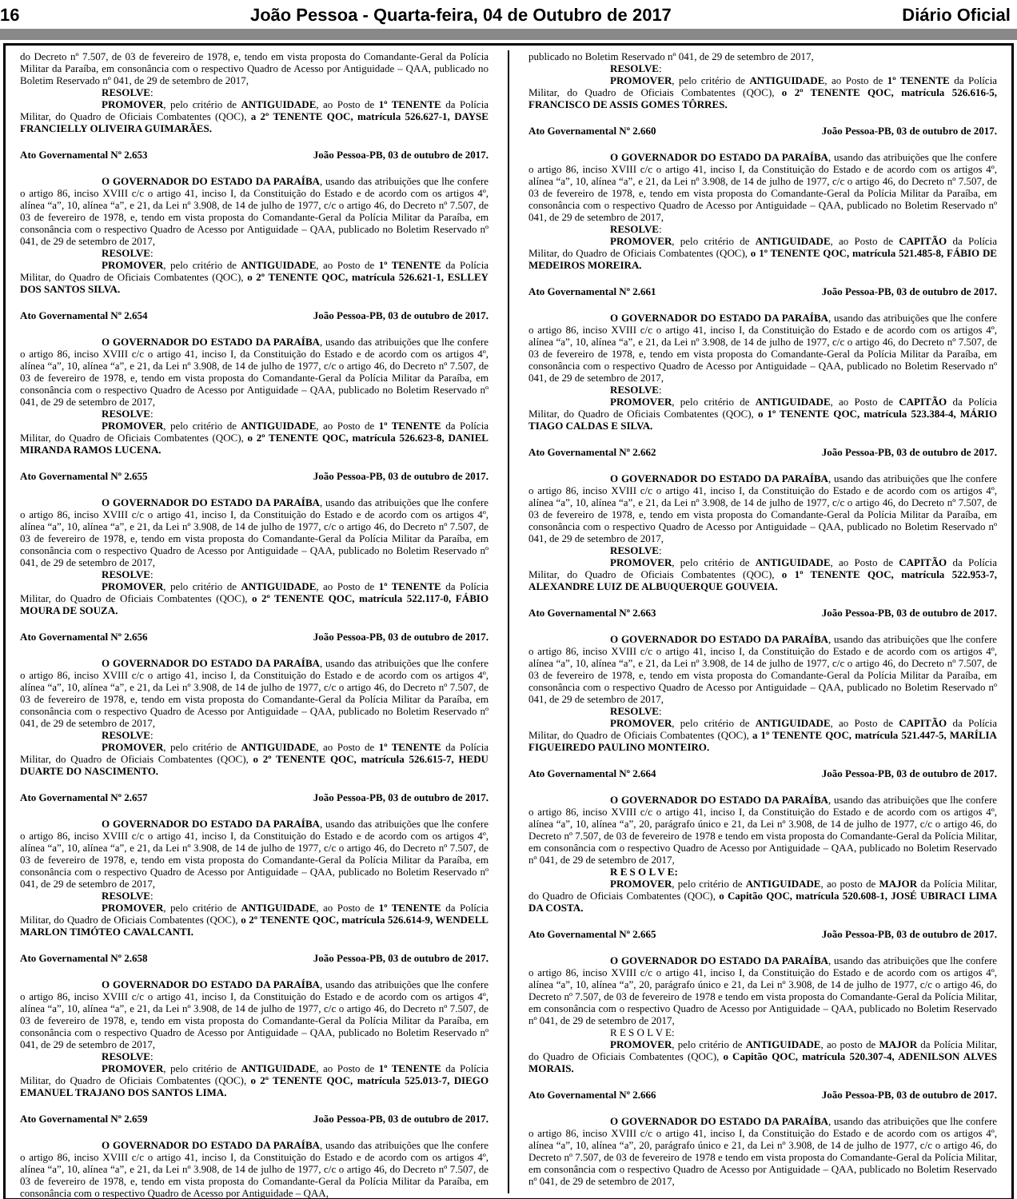16 João Pessoa - Quarta-feira, 04 de Outubro de 2017 Diário Oficial
do Decreto nº 7.507, de 03 de fevereiro de 1978, e, tendo em vista proposta do Comandante-Geral da Polícia Militar da Paraíba, em consonância com o respectivo Quadro de Acesso por Antiguidade – QAA, publicado no Boletim Reservado nº 041, de 29 de setembro de 2017,
RESOLVE:
PROMOVER, pelo critério de ANTIGUIDADE, ao Posto de 1º TENENTE da Polícia Militar, do Quadro de Oficiais Combatentes (QOC), a 2º TENENTE QOC, matrícula 526.627-1, DAYSE FRANCIELLY OLIVEIRA GUIMARÃES.
Ato Governamental Nº 2.653 João Pessoa-PB, 03 de outubro de 2017.
O GOVERNADOR DO ESTADO DA PARAÍBA, usando das atribuições que lhe confere o artigo 86, inciso XVIII c/c o artigo 41, inciso I, da Constituição do Estado e de acordo com os artigos 4º, alínea “a”, 10, alínea “a”, e 21, da Lei nº 3.908, de 14 de julho de 1977, c/c o artigo 46, do Decreto nº 7.507, de 03 de fevereiro de 1978, e, tendo em vista proposta do Comandante-Geral da Polícia Militar da Paraíba, em consonância com o respectivo Quadro de Acesso por Antiguidade – QAA, publicado no Boletim Reservado nº 041, de 29 de setembro de 2017,
RESOLVE:
PROMOVER, pelo critério de ANTIGUIDADE, ao Posto de 1º TENENTE da Polícia Militar, do Quadro de Oficiais Combatentes (QOC), o 2º TENENTE QOC, matrícula 526.621-1, ESLLEY DOS SANTOS SILVA.
Ato Governamental Nº 2.654 João Pessoa-PB, 03 de outubro de 2017.
O GOVERNADOR DO ESTADO DA PARAÍBA, usando das atribuições que lhe confere o artigo 86, inciso XVIII c/c o artigo 41, inciso I, da Constituição do Estado e de acordo com os artigos 4º, alínea “a”, 10, alínea “a”, e 21, da Lei nº 3.908, de 14 de julho de 1977, c/c o artigo 46, do Decreto nº 7.507, de 03 de fevereiro de 1978, e, tendo em vista proposta do Comandante-Geral da Polícia Militar da Paraíba, em consonância com o respectivo Quadro de Acesso por Antiguidade – QAA, publicado no Boletim Reservado nº 041, de 29 de setembro de 2017,
RESOLVE:
PROMOVER, pelo critério de ANTIGUIDADE, ao Posto de 1º TENENTE da Polícia Militar, do Quadro de Oficiais Combatentes (QOC), o 2º TENENTE QOC, matrícula 526.623-8, DANIEL MIRANDA RAMOS LUCENA.
Ato Governamental Nº 2.655 João Pessoa-PB, 03 de outubro de 2017.
O GOVERNADOR DO ESTADO DA PARAÍBA, usando das atribuições que lhe confere o artigo 86, inciso XVIII c/c o artigo 41, inciso I, da Constituição do Estado e de acordo com os artigos 4º, alínea “a”, 10, alínea “a”, e 21, da Lei nº 3.908, de 14 de julho de 1977, c/c o artigo 46, do Decreto nº 7.507, de 03 de fevereiro de 1978, e, tendo em vista proposta do Comandante-Geral da Polícia Militar da Paraíba, em consonância com o respectivo Quadro de Acesso por Antiguidade – QAA, publicado no Boletim Reservado nº 041, de 29 de setembro de 2017,
RESOLVE:
PROMOVER, pelo critério de ANTIGUIDADE, ao Posto de 1º TENENTE da Polícia Militar, do Quadro de Oficiais Combatentes (QOC), o 2º TENENTE QOC, matrícula 522.117-0, FÁBIO MOURA DE SOUZA.
Ato Governamental Nº 2.656 João Pessoa-PB, 03 de outubro de 2017.
O GOVERNADOR DO ESTADO DA PARAÍBA, usando das atribuições que lhe confere o artigo 86, inciso XVIII c/c o artigo 41, inciso I, da Constituição do Estado e de acordo com os artigos 4º, alínea “a”, 10, alínea “a”, e 21, da Lei nº 3.908, de 14 de julho de 1977, c/c o artigo 46, do Decreto nº 7.507, de 03 de fevereiro de 1978, e, tendo em vista proposta do Comandante-Geral da Polícia Militar da Paraíba, em consonância com o respectivo Quadro de Acesso por Antiguidade – QAA, publicado no Boletim Reservado nº 041, de 29 de setembro de 2017,
RESOLVE:
PROMOVER, pelo critério de ANTIGUIDADE, ao Posto de 1º TENENTE da Polícia Militar, do Quadro de Oficiais Combatentes (QOC), o 2º TENENTE QOC, matrícula 526.615-7, HEDU DUARTE DO NASCIMENTO.
Ato Governamental Nº 2.657 João Pessoa-PB, 03 de outubro de 2017.
O GOVERNADOR DO ESTADO DA PARAÍBA, usando das atribuições que lhe confere o artigo 86, inciso XVIII c/c o artigo 41, inciso I, da Constituição do Estado e de acordo com os artigos 4º, alínea “a”, 10, alínea “a”, e 21, da Lei nº 3.908, de 14 de julho de 1977, c/c o artigo 46, do Decreto nº 7.507, de 03 de fevereiro de 1978, e, tendo em vista proposta do Comandante-Geral da Polícia Militar da Paraíba, em consonância com o respectivo Quadro de Acesso por Antiguidade – QAA, publicado no Boletim Reservado nº 041, de 29 de setembro de 2017,
RESOLVE:
PROMOVER, pelo critério de ANTIGUIDADE, ao Posto de 1º TENENTE da Polícia Militar, do Quadro de Oficiais Combatentes (QOC), o 2º TENENTE QOC, matrícula 526.614-9, WENDELL MARLON TIMÓTEO CAVALCANTI.
Ato Governamental Nº 2.658 João Pessoa-PB, 03 de outubro de 2017.
O GOVERNADOR DO ESTADO DA PARAÍBA, usando das atribuições que lhe confere o artigo 86, inciso XVIII c/c o artigo 41, inciso I, da Constituição do Estado e de acordo com os artigos 4º, alínea “a”, 10, alínea “a”, e 21, da Lei nº 3.908, de 14 de julho de 1977, c/c o artigo 46, do Decreto nº 7.507, de 03 de fevereiro de 1978, e, tendo em vista proposta do Comandante-Geral da Polícia Militar da Paraíba, em consonância com o respectivo Quadro de Acesso por Antiguidade – QAA, publicado no Boletim Reservado nº 041, de 29 de setembro de 2017,
RESOLVE:
PROMOVER, pelo critério de ANTIGUIDADE, ao Posto de 1º TENENTE da Polícia Militar, do Quadro de Oficiais Combatentes (QOC), o 2º TENENTE QOC, matrícula 525.013-7, DIEGO EMANUEL TRAJANO DOS SANTOS LIMA.
Ato Governamental Nº 2.659 João Pessoa-PB, 03 de outubro de 2017.
O GOVERNADOR DO ESTADO DA PARAÍBA, usando das atribuições que lhe confere o artigo 86, inciso XVIII c/c o artigo 41, inciso I, da Constituição do Estado e de acordo com os artigos 4º, alínea “a”, 10, alínea “a”, e 21, da Lei nº 3.908, de 14 de julho de 1977, c/c o artigo 46, do Decreto nº 7.507, de 03 de fevereiro de 1978, e, tendo em vista proposta do Comandante-Geral da Polícia Militar da Paraíba, em consonância com o respectivo Quadro de Acesso por Antiguidade – QAA,
publicado no Boletim Reservado nº 041, de 29 de setembro de 2017,
RESOLVE:
PROMOVER, pelo critério de ANTIGUIDADE, ao Posto de 1º TENENTE da Polícia Militar, do Quadro de Oficiais Combatentes (QOC), o 2º TENENTE QOC, matrícula 526.616-5, FRANCISCO DE ASSIS GOMES TÔRRES.
Ato Governamental Nº 2.660 João Pessoa-PB, 03 de outubro de 2017.
O GOVERNADOR DO ESTADO DA PARAÍBA, usando das atribuições que lhe confere o artigo 86, inciso XVIII c/c o artigo 41, inciso I, da Constituição do Estado e de acordo com os artigos 4º, alínea “a”, 10, alínea “a”, e 21, da Lei nº 3.908, de 14 de julho de 1977, c/c o artigo 46, do Decreto nº 7.507, de 03 de fevereiro de 1978, e, tendo em vista proposta do Comandante-Geral da Polícia Militar da Paraíba, em consonância com o respectivo Quadro de Acesso por Antiguidade – QAA, publicado no Boletim Reservado nº 041, de 29 de setembro de 2017,
RESOLVE:
PROMOVER, pelo critério de ANTIGUIDADE, ao Posto de CAPITÃO da Polícia Militar, do Quadro de Oficiais Combatentes (QOC), o 1º TENENTE QOC, matrícula 521.485-8, FÁBIO DE MEDEIROS MOREIRA.
Ato Governamental Nº 2.661 João Pessoa-PB, 03 de outubro de 2017.
O GOVERNADOR DO ESTADO DA PARAÍBA, usando das atribuições que lhe confere o artigo 86, inciso XVIII c/c o artigo 41, inciso I, da Constituição do Estado e de acordo com os artigos 4º, alínea “a”, 10, alínea “a”, e 21, da Lei nº 3.908, de 14 de julho de 1977, c/c o artigo 46, do Decreto nº 7.507, de 03 de fevereiro de 1978, e, tendo em vista proposta do Comandante-Geral da Polícia Militar da Paraíba, em consonância com o respectivo Quadro de Acesso por Antiguidade – QAA, publicado no Boletim Reservado nº 041, de 29 de setembro de 2017,
RESOLVE:
PROMOVER, pelo critério de ANTIGUIDADE, ao Posto de CAPITÃO da Polícia Militar, do Quadro de Oficiais Combatentes (QOC), o 1º TENENTE QOC, matrícula 523.384-4, MÁRIO TIAGO CALDAS E SILVA.
Ato Governamental Nº 2.662 João Pessoa-PB, 03 de outubro de 2017.
O GOVERNADOR DO ESTADO DA PARAÍBA, usando das atribuições que lhe confere o artigo 86, inciso XVIII c/c o artigo 41, inciso I, da Constituição do Estado e de acordo com os artigos 4º, alínea “a”, 10, alínea “a”, e 21, da Lei nº 3.908, de 14 de julho de 1977, c/c o artigo 46, do Decreto nº 7.507, de 03 de fevereiro de 1978, e, tendo em vista proposta do Comandante-Geral da Polícia Militar da Paraíba, em consonância com o respectivo Quadro de Acesso por Antiguidade – QAA, publicado no Boletim Reservado nº 041, de 29 de setembro de 2017,
RESOLVE:
PROMOVER, pelo critério de ANTIGUIDADE, ao Posto de CAPITÃO da Polícia Militar, do Quadro de Oficiais Combatentes (QOC), o 1º TENENTE QOC, matrícula 522.953-7, ALEXANDRE LUIZ DE ALBUQUERQUE GOUVEIA.
Ato Governamental Nº 2.663 João Pessoa-PB, 03 de outubro de 2017.
O GOVERNADOR DO ESTADO DA PARAÍBA, usando das atribuições que lhe confere o artigo 86, inciso XVIII c/c o artigo 41, inciso I, da Constituição do Estado e de acordo com os artigos 4º, alínea “a”, 10, alínea “a”, e 21, da Lei nº 3.908, de 14 de julho de 1977, c/c o artigo 46, do Decreto nº 7.507, de 03 de fevereiro de 1978, e, tendo em vista proposta do Comandante-Geral da Polícia Militar da Paraíba, em consonância com o respectivo Quadro de Acesso por Antiguidade – QAA, publicado no Boletim Reservado nº 041, de 29 de setembro de 2017,
RESOLVE:
PROMOVER, pelo critério de ANTIGUIDADE, ao Posto de CAPITÃO da Polícia Militar, do Quadro de Oficiais Combatentes (QOC), a 1º TENENTE QOC, matrícula 521.447-5, MARÍLIA FIGUEIREDO PAULINO MONTEIRO.
Ato Governamental Nº 2.664 João Pessoa-PB, 03 de outubro de 2017.
O GOVERNADOR DO ESTADO DA PARAÍBA, usando das atribuições que lhe confere o artigo 86, inciso XVIII c/c o artigo 41, inciso I, da Constituição do Estado e de acordo com os artigos 4º, alínea “a”, 10, alínea “a”, 20, parágrafo único e 21, da Lei nº 3.908, de 14 de julho de 1977, c/c o artigo 46, do Decreto nº 7.507, de 03 de fevereiro de 1978 e tendo em vista proposta do Comandante-Geral da Polícia Militar, em consonância com o respectivo Quadro de Acesso por Antiguidade – QAA, publicado no Boletim Reservado nº 041, de 29 de setembro de 2017,
R E S O L V E:
PROMOVER, pelo critério de ANTIGUIDADE, ao posto de MAJOR da Polícia Militar, do Quadro de Oficiais Combatentes (QOC), o Capitão QOC, matrícula 520.608-1, JOSÉ UBIRACI LIMA DA COSTA.
Ato Governamental Nº 2.665 João Pessoa-PB, 03 de outubro de 2017.
O GOVERNADOR DO ESTADO DA PARAÍBA, usando das atribuições que lhe confere o artigo 86, inciso XVIII c/c o artigo 41, inciso I, da Constituição do Estado e de acordo com os artigos 4º, alínea “a”, 10, alínea “a”, 20, parágrafo único e 21, da Lei nº 3.908, de 14 de julho de 1977, c/c o artigo 46, do Decreto nº 7.507, de 03 de fevereiro de 1978 e tendo em vista proposta do Comandante-Geral da Polícia Militar, em consonância com o respectivo Quadro de Acesso por Antiguidade – QAA, publicado no Boletim Reservado nº 041, de 29 de setembro de 2017,
R E S O L V E:
PROMOVER, pelo critério de ANTIGUIDADE, ao posto de MAJOR da Polícia Militar, do Quadro de Oficiais Combatentes (QOC), o Capitão QOC, matrícula 520.307-4, ADENILSON ALVES MORAIS.
Ato Governamental Nº 2.666 João Pessoa-PB, 03 de outubro de 2017.
O GOVERNADOR DO ESTADO DA PARAÍBA, usando das atribuições que lhe confere o artigo 86, inciso XVIII c/c o artigo 41, inciso I, da Constituição do Estado e de acordo com os artigos 4º, alínea “a”, 10, alínea “a”, 20, parágrafo único e 21, da Lei nº 3.908, de 14 de julho de 1977, c/c o artigo 46, do Decreto nº 7.507, de 03 de fevereiro de 1978 e tendo em vista proposta do Comandante-Geral da Polícia Militar, em consonância com o respectivo Quadro de Acesso por Antiguidade – QAA, publicado no Boletim Reservado nº 041, de 29 de setembro de 2017,